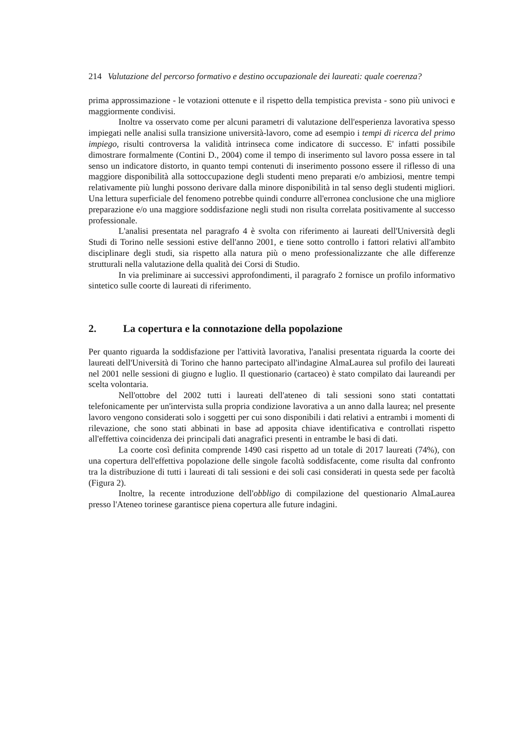214 Valutazione del percorso formativo e destino occupazionale dei laureati: quale coerenza?
prima approssimazione - le votazioni ottenute e il rispetto della tempistica prevista - sono più univoci e maggiormente condivisi.
Inoltre va osservato come per alcuni parametri di valutazione dell'esperienza lavorativa spesso impiegati nelle analisi sulla transizione università-lavoro, come ad esempio i tempi di ricerca del primo impiego, risulti controversa la validità intrinseca come indicatore di successo. E' infatti possibile dimostrare formalmente (Contini D., 2004) come il tempo di inserimento sul lavoro possa essere in tal senso un indicatore distorto, in quanto tempi contenuti di inserimento possono essere il riflesso di una maggiore disponibilità alla sottoccupazione degli studenti meno preparati e/o ambiziosi, mentre tempi relativamente più lunghi possono derivare dalla minore disponibilità in tal senso degli studenti migliori. Una lettura superficiale del fenomeno potrebbe quindi condurre all'erronea conclusione che una migliore preparazione e/o una maggiore soddisfazione negli studi non risulta correlata positivamente al successo professionale.
L'analisi presentata nel paragrafo 4 è svolta con riferimento ai laureati dell'Università degli Studi di Torino nelle sessioni estive dell'anno 2001, e tiene sotto controllo i fattori relativi all'ambito disciplinare degli studi, sia rispetto alla natura più o meno professionalizzante che alle differenze strutturali nella valutazione della qualità dei Corsi di Studio.
In via preliminare ai successivi approfondimenti, il paragrafo 2 fornisce un profilo informativo sintetico sulle coorte di laureati di riferimento.
2. La copertura e la connotazione della popolazione
Per quanto riguarda la soddisfazione per l'attività lavorativa, l'analisi presentata riguarda la coorte dei laureati dell'Università di Torino che hanno partecipato all'indagine AlmaLaurea sul profilo dei laureati nel 2001 nelle sessioni di giugno e luglio. Il questionario (cartaceo) è stato compilato dai laureandi per scelta volontaria.
Nell'ottobre del 2002 tutti i laureati dell'ateneo di tali sessioni sono stati contattati telefonicamente per un'intervista sulla propria condizione lavorativa a un anno dalla laurea; nel presente lavoro vengono considerati solo i soggetti per cui sono disponibili i dati relativi a entrambi i momenti di rilevazione, che sono stati abbinati in base ad apposita chiave identificativa e controllati rispetto all'effettiva coincidenza dei principali dati anagrafici presenti in entrambe le basi di dati.
La coorte così definita comprende 1490 casi rispetto ad un totale di 2017 laureati (74%), con una copertura dell'effettiva popolazione delle singole facoltà soddisfacente, come risulta dal confronto tra la distribuzione di tutti i laureati di tali sessioni e dei soli casi considerati in questa sede per facoltà (Figura 2).
Inoltre, la recente introduzione dell'obbligo di compilazione del questionario AlmaLaurea presso l'Ateneo torinese garantisce piena copertura alle future indagini.